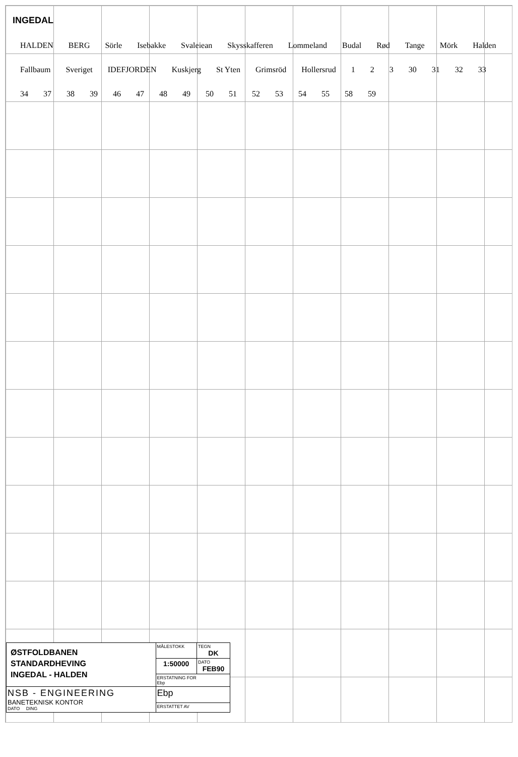INGEDAL
HALDEN BERG Sörle Isebakke Svaleiean Skysskafferen Lommeland Budal Rød Tange Mörk Halden Fallbaum Sveriget IDEFJORDEN Kuskjerg St Yten Grimsröd Hollersrud 1 2 3 30 31 32 33 34 37 38 39 46 47 48 49 50 51 52 53 54 55 58 59
| ØSTFOLDBANEN STANDARDHEVING INGEDAL - HALDEN | MÅLESTOKK | TEGN DK |
| | 1:50000 | DATO FEB90 |
| | ERSTATNING FOR Ebp | |
| NSB - ENGINEERING BANETEKNISK KONTOR DATO DING | Ebp | |
| | ERSTATTET AV | |